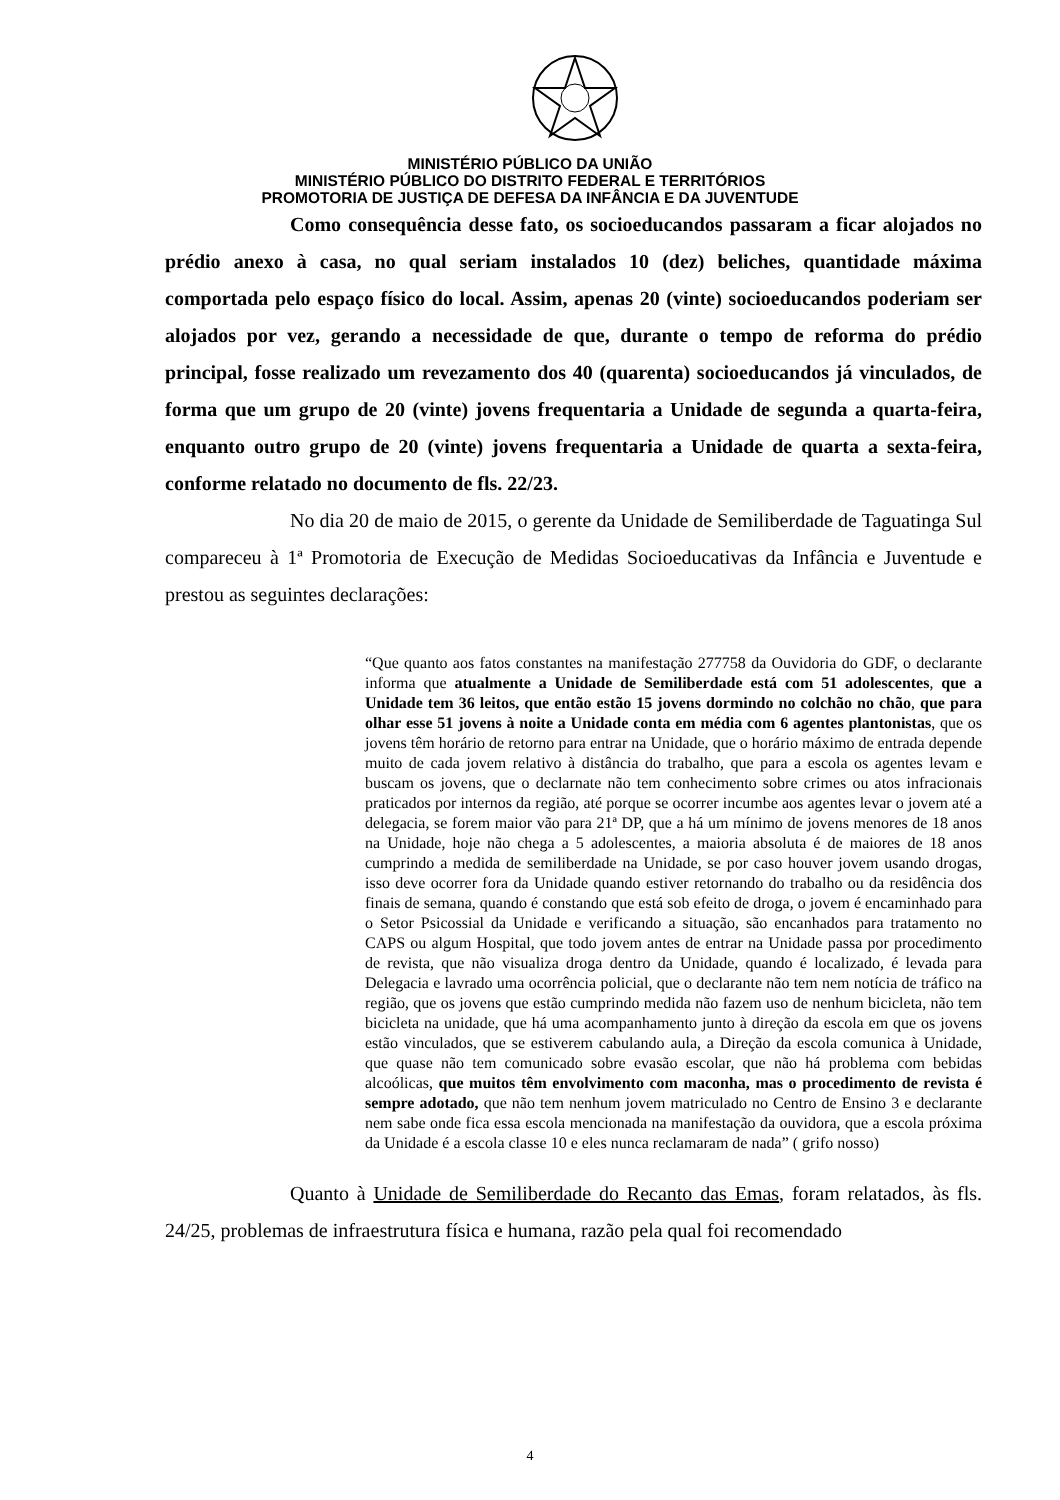MINISTÉRIO PÚBLICO DA UNIÃO
MINISTÉRIO PÚBLICO DO DISTRITO FEDERAL E TERRITÓRIOS
PROMOTORIA DE JUSTIÇA DE DEFESA DA INFÂNCIA E DA JUVENTUDE
Como consequência desse fato, os socioeducandos passaram a ficar alojados no prédio anexo à casa, no qual seriam instalados 10 (dez) beliches, quantidade máxima comportada pelo espaço físico do local. Assim, apenas 20 (vinte) socioeducandos poderiam ser alojados por vez, gerando a necessidade de que, durante o tempo de reforma do prédio principal, fosse realizado um revezamento dos 40 (quarenta) socioeducandos já vinculados, de forma que um grupo de 20 (vinte) jovens frequentaria a Unidade de segunda a quarta-feira, enquanto outro grupo de 20 (vinte) jovens frequentaria a Unidade de quarta a sexta-feira, conforme relatado no documento de fls. 22/23.
No dia 20 de maio de 2015, o gerente da Unidade de Semiliberdade de Taguatinga Sul compareceu à 1ª Promotoria de Execução de Medidas Socioeducativas da Infância e Juventude e prestou as seguintes declarações:
“Que quanto aos fatos constantes na manifestação 277758 da Ouvidoria do GDF, o declarante informa que atualmente a Unidade de Semiliberdade está com 51 adolescentes, que a Unidade tem 36 leitos, que então estão 15 jovens dormindo no colchão no chão, que para olhar esse 51 jovens à noite a Unidade conta em média com 6 agentes plantonistas, que os jovens têm horário de retorno para entrar na Unidade, que o horário máximo de entrada depende muito de cada jovem relativo à distância do trabalho, que para a escola os agentes levam e buscam os jovens, que o declarnate não tem conhecimento sobre crimes ou atos infracionais praticados por internos da região, até porque se ocorrer incumbe aos agentes levar o jovem até a delegacia, se forem maior vão para 21ª DP, que a há um mínimo de jovens menores de 18 anos na Unidade, hoje não chega a 5 adolescentes, a maioria absoluta é de maiores de 18 anos cumprindo a medida de semiliberdade na Unidade, se por caso houver jovem usando drogas, isso deve ocorrer fora da Unidade quando estiver retornando do trabalho ou da residência dos finais de semana, quando é constando que está sob efeito de droga, o jovem é encaminhado para o Setor Psicossial da Unidade e verificando a situação, são encanhados para tratamento no CAPS ou algum Hospital, que todo jovem antes de entrar na Unidade passa por procedimento de revista, que não visualiza droga dentro da Unidade, quando é localizado, é levada para Delegacia e lavrado uma ocorrência policial, que o declarante não tem nem notícia de tráfico na região, que os jovens que estão cumprindo medida não fazem uso de nenhum bicicleta, não tem bicicleta na unidade, que há uma acompanhamento junto à direção da escola em que os jovens estão vinculados, que se estiverem cabulando aula, a Direção da escola comunica à Unidade, que quase não tem comunicado sobre evasão escolar, que não há problema com bebidas alcoólicas, que muitos têm envolvimento com maconha, mas o procedimento de revista é sempre adotado, que não tem nenhum jovem matriculado no Centro de Ensino 3 e declarante nem sabe onde fica essa escola mencionada na manifestação da ouvidora, que a escola próxima da Unidade é a escola classe 10 e eles nunca reclamaram de nada” ( grifo nosso)
Quanto à Unidade de Semiliberdade do Recanto das Emas, foram relatados, às fls. 24/25, problemas de infraestrutura física e humana, razão pela qual foi recomendado
4